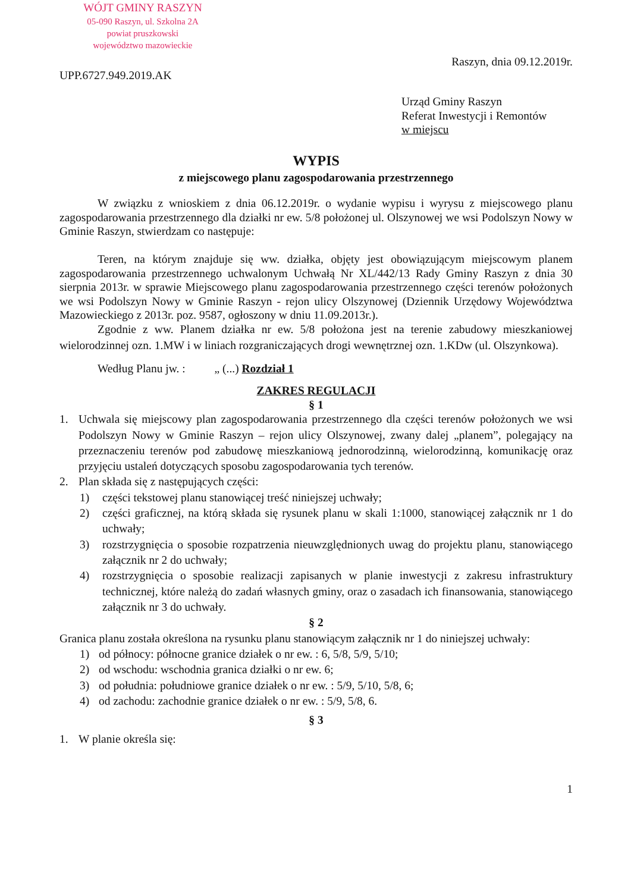WÓJT GMINY RASZYN
05-090 Raszyn, ul. Szkolna 2A
powiat pruszkowski
województwo mazowieckie
Raszyn, dnia 09.12.2019r.
UPP.6727.949.2019.AK
Urząd Gminy Raszyn
Referat Inwestycji i Remontów
w miejscu
WYPIS
z miejscowego planu zagospodarowania przestrzennego
W związku z wnioskiem z dnia 06.12.2019r. o wydanie wypisu i wyrysu z miejscowego planu zagospodarowania przestrzennego dla działki nr ew. 5/8 położonej ul. Olszynowej we wsi Podolszyn Nowy w Gminie Raszyn, stwierdzam co następuje:
Teren, na którym znajduje się ww. działka, objęty jest obowiązującym miejscowym planem zagospodarowania przestrzennego uchwalonym Uchwałą Nr XL/442/13 Rady Gminy Raszyn z dnia 30 sierpnia 2013r. w sprawie Miejscowego planu zagospodarowania przestrzennego części terenów położonych we wsi Podolszyn Nowy w Gminie Raszyn - rejon ulicy Olszynowej (Dziennik Urzędowy Województwa Mazowieckiego z 2013r. poz. 9587, ogłoszony w dniu 11.09.2013r.).
Zgodnie z ww. Planem działka nr ew. 5/8 położona jest na terenie zabudowy mieszkaniowej wielorodzinnej ozn. 1.MW i w liniach rozgraniczających drogi wewnętrznej ozn. 1.KDw (ul. Olszynkowa).
Według Planu jw. : „ (...) Rozdział 1
ZAKRES REGULACJI
§ 1
1. Uchwala się miejscowy plan zagospodarowania przestrzennego dla części terenów położonych we wsi Podolszyn Nowy w Gminie Raszyn – rejon ulicy Olszynowej, zwany dalej „planem”, polegający na przeznaczeniu terenów pod zabudowę mieszkaniową jednorodzinną, wielorodzinną, komunikację oraz przyjęciu ustaleń dotyczących sposobu zagospodarowania tych terenów.
2. Plan składa się z następujących części:
1) części tekstowej planu stanowiącej treść niniejszej uchwały;
2) części graficznej, na którą składa się rysunek planu w skali 1:1000, stanowiącej załącznik nr 1 do uchwały;
3) rozstrzygnięcia o sposobie rozpatrzenia nieuwzględnionych uwag do projektu planu, stanowiącego załącznik nr 2 do uchwały;
4) rozstrzygnięcia o sposobie realizacji zapisanych w planie inwestycji z zakresu infrastruktury technicznej, które należą do zadań własnych gminy, oraz o zasadach ich finansowania, stanowiącego załącznik nr 3 do uchwały.
§ 2
Granica planu została określona na rysunku planu stanowiącym załącznik nr 1 do niniejszej uchwały:
1) od północy: północne granice działek o nr ew. : 6, 5/8, 5/9, 5/10;
2) od wschodu: wschodnia granica działki o nr ew. 6;
3) od południa: południowe granice działek o nr ew. : 5/9, 5/10, 5/8, 6;
4) od zachodu: zachodnie granice działek o nr ew. : 5/9, 5/8, 6.
§ 3
1. W planie określa się:
1